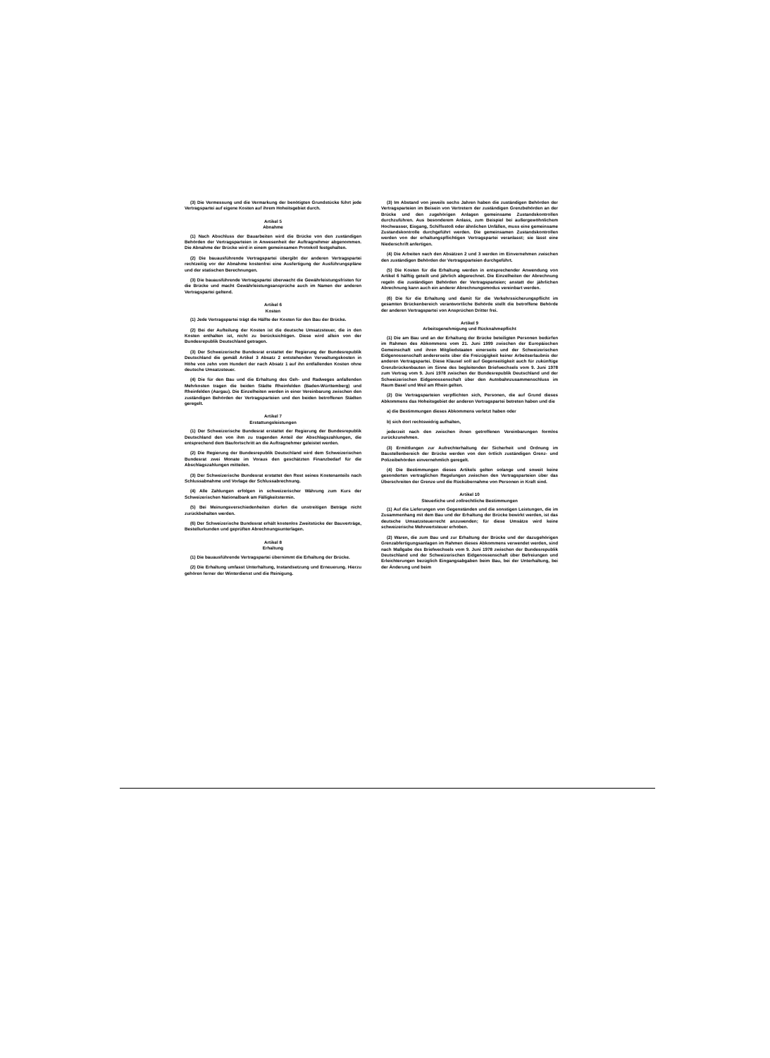(3) Die Vermessung und die Vermarkung der benötigten Grundstücke führt jede Vertragspartei auf eigene Kosten auf ihrem Hoheitsgebiet durch.
Artikel 5
Abnahme
(1) Nach Abschluss der Bauarbeiten wird die Brücke von den zuständigen Behörden der Vertragsparteien in Anwesenheit der Auftragnehmer abgenommen. Die Abnahme der Brücke wird in einem gemeinsamen Protokoll festgehalten.
(2) Die bauausführende Vertragspartei übergibt der anderen Vertragspartei rechtzeitig vor der Abnahme kostenfrei eine Ausfertigung der Ausführungspläne und der statischen Berechnungen.
(3) Die bauausführende Vertragspartei überwacht die Gewährleistungsfristen für die Brücke und macht Gewährleistungsansprüche auch im Namen der anderen Vertragspartei geltend.
Artikel 6
Kosten
(1) Jede Vertragspartei trägt die Hälfte der Kosten für den Bau der Brücke.
(2) Bei der Aufteilung der Kosten ist die deutsche Umsatzsteuer, die in den Kosten enthalten ist, nicht zu berücksichtigen. Diese wird allein von der Bundesrepublik Deutschland getragen.
(3) Der Schweizerische Bundesrat erstattet der Regierung der Bundesrepublik Deutschland die gemäß Artikel 3 Absatz 2 entstehenden Verwaltungskosten in Höhe von zehn vom Hundert der nach Absatz 1 auf ihn entfallenden Kosten ohne deutsche Umsatzsteuer.
(4) Die für den Bau und die Erhaltung des Geh- und Radweges anfallenden Mehrkosten tragen die beiden Städte Rheinfelden (Baden-Württemberg) und Rheinfelden (Aargau). Die Einzelheiten werden in einer Vereinbarung zwischen den zuständigen Behörden der Vertragsparteien und den beiden betroffenen Städten geregelt.
Artikel 7
Erstattungsleistungen
(1) Der Schweizerische Bundesrat erstattet der Regierung der Bundesrepublik Deutschland den von ihm zu tragenden Anteil der Abschlagszahlungen, die entsprechend dem Baufortschritt an die Auftragnehmer geleistet werden.
(2) Die Regierung der Bundesrepublik Deutschland wird dem Schweizerischen Bundesrat zwei Monate im Voraus den geschätzten Finanzbedarf für die Abschlagszahlungen mitteilen.
(3) Der Schweizerische Bundesrat erstattet den Rest seines Kostenanteils nach Schlussabnahme und Vorlage der Schlussabrechnung.
(4) Alle Zahlungen erfolgen in schweizerischer Währung zum Kurs der Schweizerischen Nationalbank am Fälligkeitstermin.
(5) Bei Meinungsverschiedenheiten dürfen die unstreitigen Beträge nicht zurückbehalten werden.
(6) Der Schweizerische Bundesrat erhält kostenlos Zweitstücke der Bauverträge, Bestellurkunden und geprüften Abrechnungsunterlagen.
Artikel 8
Erhaltung
(1) Die bauausführende Vertragspartei übernimmt die Erhaltung der Brücke.
(2) Die Erhaltung umfasst Unterhaltung, Instandsetzung und Erneuerung. Hierzu gehören ferner der Winterdienst und die Reinigung.
(3) Im Abstand von jeweils sechs Jahren haben die zuständigen Behörden der Vertragsparteien im Beisein von Vertretern der zuständigen Grenzbehörden an der Brücke und den zugehörigen Anlagen gemeinsame Zustandskontrollen durchzuführen. Aus besonderem Anlass, zum Beispiel bei außergewöhnlichem Hochwasser, Eisgang, Schiffsstoß oder ähnlichen Unfällen, muss eine gemeinsame Zustandskontrolle durchgeführt werden. Die gemeinsamen Zustandskontrollen werden von der erhaltungspflichtigen Vertragspartei veranlasst; sie lässt eine Niederschrift anfertigen.
(4) Die Arbeiten nach den Absätzen 2 und 3 werden im Einvernehmen zwischen den zuständigen Behörden der Vertragsparteien durchgeführt.
(5) Die Kosten für die Erhaltung werden in entsprechender Anwendung von Artikel 6 hälftig geteilt und jährlich abgerechnet. Die Einzelheiten der Abrechnung regeln die zuständigen Behörden der Vertragsparteien; anstatt der jährlichen Abrechnung kann auch ein anderer Abrechnungsmodus vereinbart werden.
(6) Die für die Erhaltung und damit für die Verkehrssicherungspflicht im gesamten Brückenbereich verantwortliche Behörde stellt die betroffene Behörde der anderen Vertragspartei von Ansprüchen Dritter frei.
Artikel 9
Arbeitsgenehmigung und Rücknahmepflicht
(1) Die am Bau und an der Erhaltung der Brücke beteiligten Personen bedürfen im Rahmen des Abkommens vom 21. Juni 1999 zwischen der Europäischen Gemeinschaft und ihren Mitgliedstaaten einerseits und der Schweizerischen Eidgenossenschaft andererseits über die Freizügigkeit keiner Arbeitserlaubnis der anderen Vertragspartei. Diese Klausel soll auf Gegenseitigkeit auch für zukünftige Grenzbrückenbauten im Sinne des begleitenden Briefwechsels vom 9. Juni 1978 zum Vertrag vom 9. Juni 1978 zwischen der Bundesrepublik Deutschland und der Schweizerischen Eidgenossenschaft über den Autobahnzusammenschluss im Raum Basel und Weil am Rhein gelten.
(2) Die Vertragsparteien verpflichten sich, Personen, die auf Grund dieses Abkommens das Hoheitsgebiet der anderen Vertragspartei betreten haben und die
a) die Bestimmungen dieses Abkommens verletzt haben oder
b) sich dort rechtswidrig aufhalten,
jederzeit nach den zwischen ihnen getroffenen Vereinbarungen formlos zurückzunehmen.
(3) Ermittlungen zur Aufrechterhaltung der Sicherheit und Ordnung im Baustellenbereich der Brücke werden von den örtlich zuständigen Grenz- und Polizeibehörden einvernehmlich geregelt.
(4) Die Bestimmungen dieses Artikels gelten solange und soweit keine gesonderten vertraglichen Regelungen zwischen den Vertragsparteien über das Überschreiten der Grenze und die Rückübernahme von Personen in Kraft sind.
Artikel 10
Steuerliche und zollrechtliche Bestimmungen
(1) Auf die Lieferungen von Gegenständen und die sonstigen Leistungen, die im Zusammenhang mit dem Bau und der Erhaltung der Brücke bewirkt werden, ist das deutsche Umsatzsteuerrecht anzuwenden; für diese Umsätze wird keine schweizerische Mehrwertsteuer erhoben.
(2) Waren, die zum Bau und zur Erhaltung der Brücke und der dazugehörigen Grenzabfertigungsanlagen im Rahmen dieses Abkommens verwendet werden, sind nach Maßgabe des Briefwechsels vom 9. Juni 1978 zwischen der Bundesrepublik Deutschland und der Schweizerischen Eidgenossenschaft über Befreiungen und Erleichterungen bezüglich Eingangsabgaben beim Bau, bei der Unterhaltung, bei der Änderung und beim